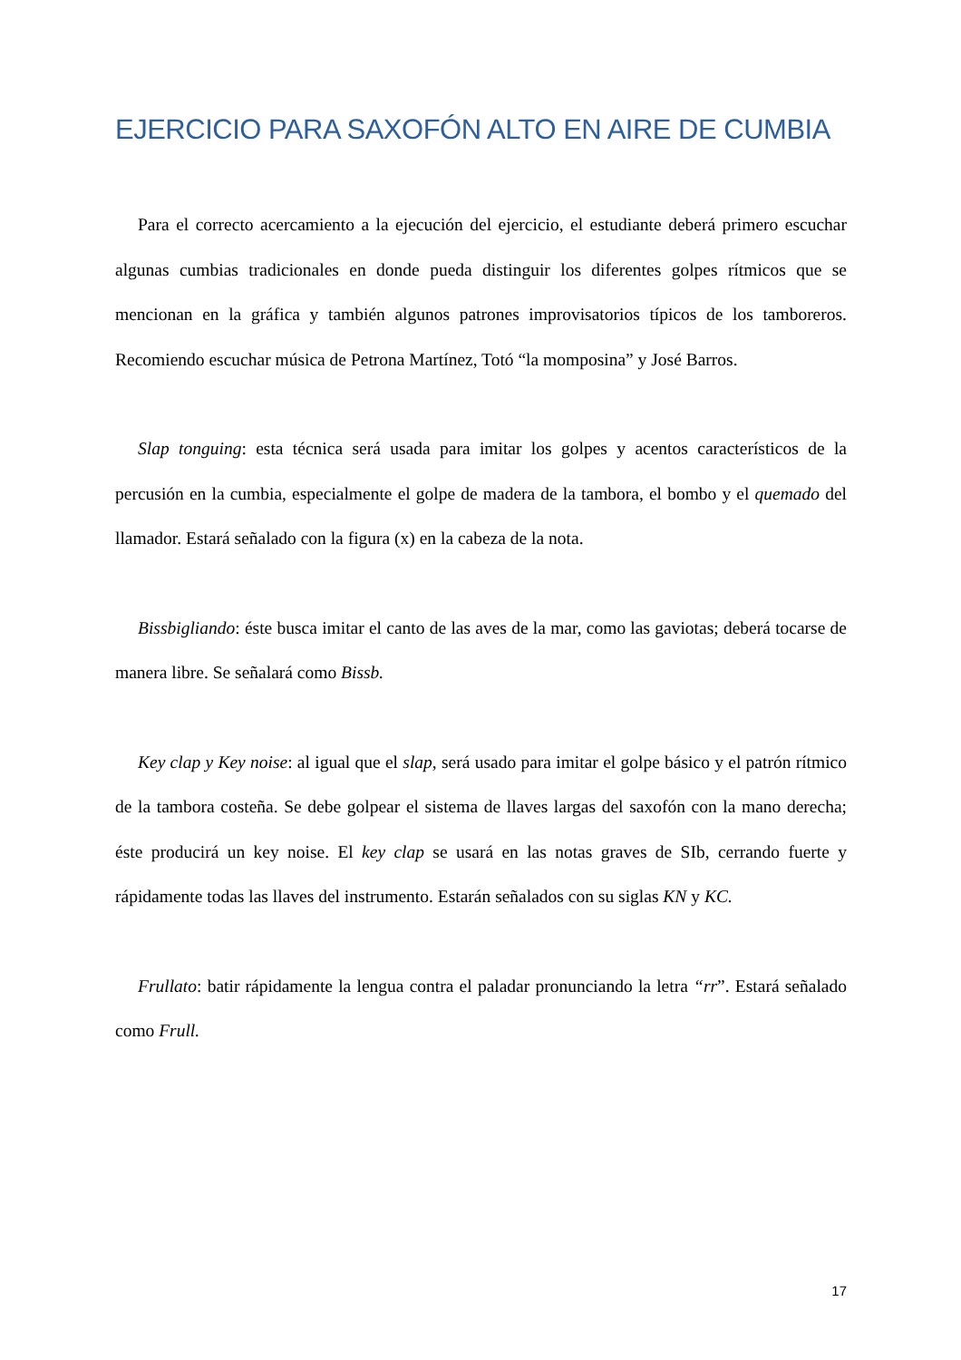EJERCICIO PARA SAXOFÓN ALTO EN AIRE DE CUMBIA
Para el correcto acercamiento a la ejecución del ejercicio, el estudiante deberá primero escuchar algunas cumbias tradicionales en donde pueda distinguir los diferentes golpes rítmicos que se mencionan en la gráfica y también algunos patrones improvisatorios típicos de los tamboreros. Recomiendo escuchar música de Petrona Martínez, Totó “la momposina” y José Barros.
Slap tonguing: esta técnica será usada para imitar los golpes y acentos característicos de la percusión en la cumbia, especialmente el golpe de madera de la tambora, el bombo y el quemado del llamador. Estará señalado con la figura (x) en la cabeza de la nota.
Bissbigliando: éste busca imitar el canto de las aves de la mar, como las gaviotas; deberá tocarse de manera libre. Se señalará como Bissb.
Key clap y Key noise: al igual que el slap, será usado para imitar el golpe básico y el patrón rítmico de la tambora costeña. Se debe golpear el sistema de llaves largas del saxofón con la mano derecha; éste producirá un key noise. El key clap se usará en las notas graves de SIb, cerrando fuerte y rápidamente todas las llaves del instrumento. Estarán señalados con su siglas KN y KC.
Frullato: batir rápidamente la lengua contra el paladar pronunciando la letra “rr”. Estará señalado como Frull.
17